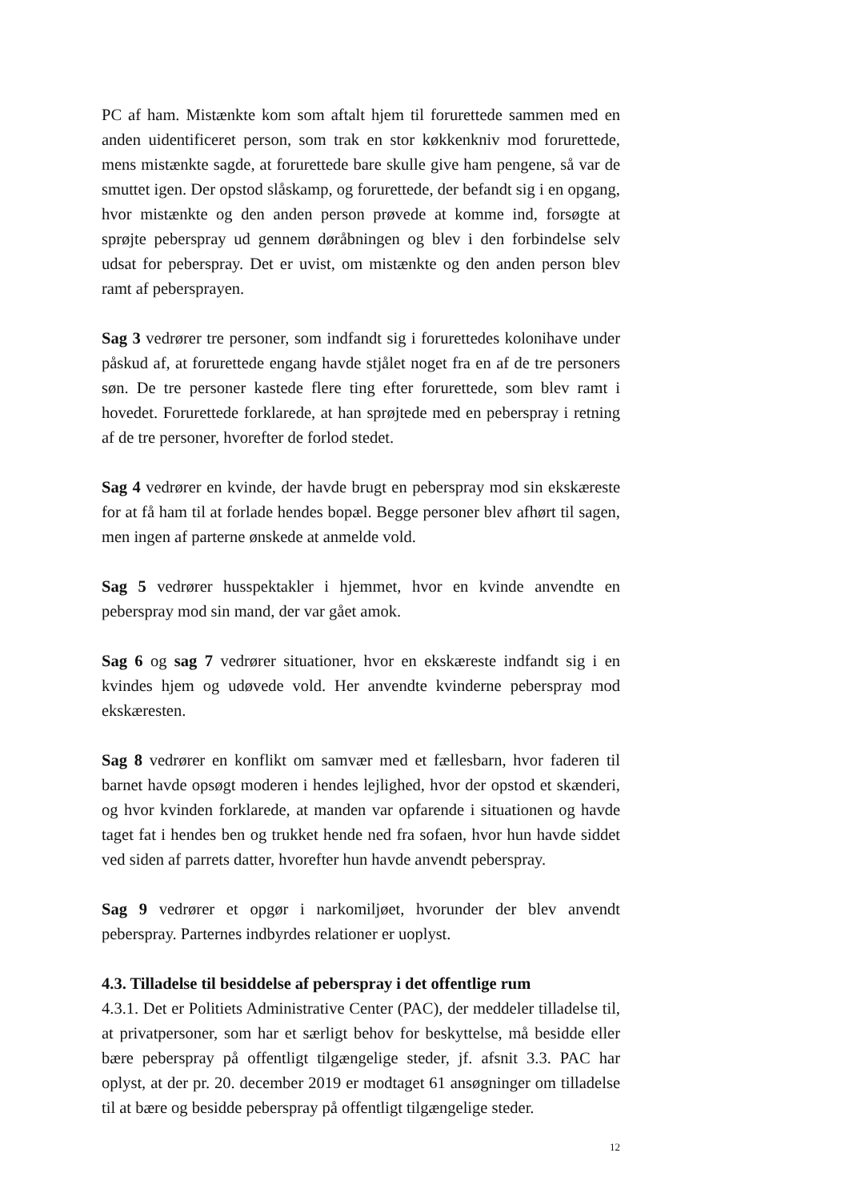PC af ham. Mistænkte kom som aftalt hjem til forurettede sammen med en anden uidentificeret person, som trak en stor køkkenkniv mod forurettede, mens mistænkte sagde, at forurettede bare skulle give ham pengene, så var de smuttet igen. Der opstod slåskamp, og forurettede, der befandt sig i en opgang, hvor mistænkte og den anden person prøvede at komme ind, forsøgte at sprøjte peberspray ud gennem døråbningen og blev i den forbindelse selv udsat for peberspray. Det er uvist, om mistænkte og den anden person blev ramt af pebersprayen.
Sag 3 vedrører tre personer, som indfandt sig i forurettedes kolonihave under påskud af, at forurettede engang havde stjålet noget fra en af de tre personers søn. De tre personer kastede flere ting efter forurettede, som blev ramt i hovedet. Forurettede forklarede, at han sprøjtede med en peberspray i retning af de tre personer, hvorefter de forlod stedet.
Sag 4 vedrører en kvinde, der havde brugt en peberspray mod sin ekskæreste for at få ham til at forlade hendes bopæl. Begge personer blev afhørt til sagen, men ingen af parterne ønskede at anmelde vold.
Sag 5 vedrører husspektakler i hjemmet, hvor en kvinde anvendte en peberspray mod sin mand, der var gået amok.
Sag 6 og sag 7 vedrører situationer, hvor en ekskæreste indfandt sig i en kvindes hjem og udøvede vold. Her anvendte kvinderne peberspray mod ekskæresten.
Sag 8 vedrører en konflikt om samvær med et fællesbarn, hvor faderen til barnet havde opsøgt moderen i hendes lejlighed, hvor der opstod et skænderi, og hvor kvinden forklarede, at manden var opfarende i situationen og havde taget fat i hendes ben og trukket hende ned fra sofaen, hvor hun havde siddet ved siden af parrets datter, hvorefter hun havde anvendt peberspray.
Sag 9 vedrører et opgør i narkomiljøet, hvorunder der blev anvendt peberspray. Parternes indbyrdes relationer er uoplyst.
4.3. Tilladelse til besiddelse af peberspray i det offentlige rum
4.3.1. Det er Politiets Administrative Center (PAC), der meddeler tilladelse til, at privatpersoner, som har et særligt behov for beskyttelse, må besidde eller bære peberspray på offentligt tilgængelige steder, jf. afsnit 3.3. PAC har oplyst, at der pr. 20. december 2019 er modtaget 61 ansøgninger om tilladelse til at bære og besidde peberspray på offentligt tilgængelige steder.
12